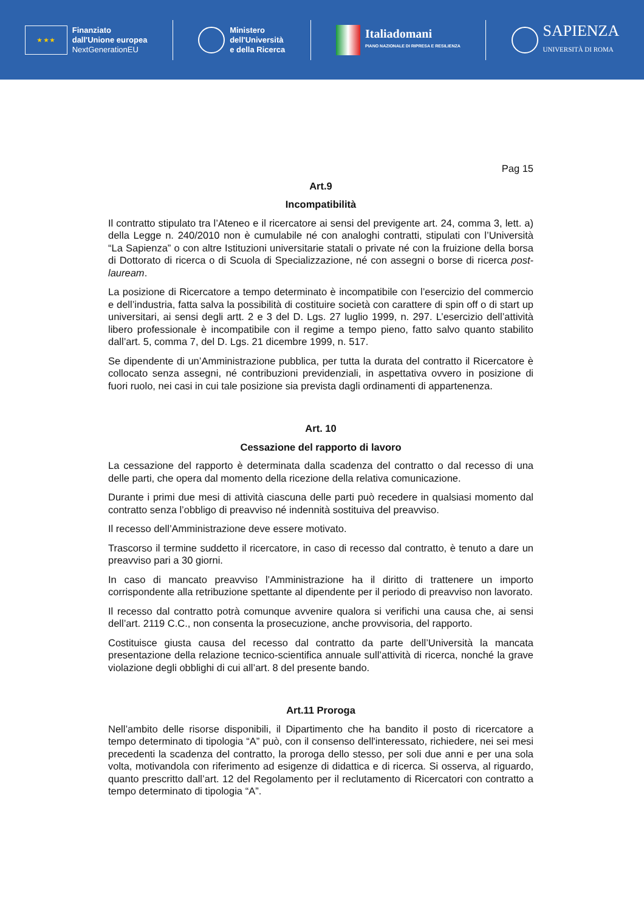★ ★ ★
Finanziato
dall'Unione europea
NextGenerationEU
Ministero
dell'Università
e della Ricerca
Italiadomani
PIANO NAZIONALE DI RIPRESA E RESILIENZA
SAPIENZA
UNIVERSITÀ DI ROMA
Pag 15
Art.9
Incompatibilità
Il contratto stipulato tra l’Ateneo e il ricercatore ai sensi del previgente art. 24, comma 3, lett. a) della Legge n. 240/2010 non è cumulabile né con analoghi contratti, stipulati con l’Università “La Sapienza” o con altre Istituzioni universitarie statali o private né con la fruizione della borsa di Dottorato di ricerca o di Scuola di Specializzazione, né con assegni o borse di ricerca post-lauream.
La posizione di Ricercatore a tempo determinato è incompatibile con l’esercizio del commercio e dell’industria, fatta salva la possibilità di costituire società con carattere di spin off o di start up universitari, ai sensi degli artt. 2 e 3 del D. Lgs. 27 luglio 1999, n. 297. L’esercizio dell’attività libero professionale è incompatibile con il regime a tempo pieno, fatto salvo quanto stabilito dall’art. 5, comma 7, del D. Lgs. 21 dicembre 1999, n. 517.
Se dipendente di un’Amministrazione pubblica, per tutta la durata del contratto il Ricercatore è collocato senza assegni, né contribuzioni previdenziali, in aspettativa ovvero in posizione di fuori ruolo, nei casi in cui tale posizione sia prevista dagli ordinamenti di appartenenza.
Art. 10
Cessazione del rapporto di lavoro
La cessazione del rapporto è determinata dalla scadenza del contratto o dal recesso di una delle parti, che opera dal momento della ricezione della relativa comunicazione.
Durante i primi due mesi di attività ciascuna delle parti può recedere in qualsiasi momento dal contratto senza l’obbligo di preavviso né indennità sostituiva del preavviso.
Il recesso dell’Amministrazione deve essere motivato.
Trascorso il termine suddetto il ricercatore, in caso di recesso dal contratto, è tenuto a dare un preavviso pari a 30 giorni.
In caso di mancato preavviso l’Amministrazione ha il diritto di trattenere un importo corrispondente alla retribuzione spettante al dipendente per il periodo di preavviso non lavorato.
Il recesso dal contratto potrà comunque avvenire qualora si verifichi una causa che, ai sensi dell’art. 2119 C.C., non consenta la prosecuzione, anche provvisoria, del rapporto.
Costituisce giusta causa del recesso dal contratto da parte dell’Università la mancata presentazione della relazione tecnico-scientifica annuale sull’attività di ricerca, nonché la grave violazione degli obblighi di cui all’art. 8 del presente bando.
Art.11 Proroga
Nell’ambito delle risorse disponibili, il Dipartimento che ha bandito il posto di ricercatore a tempo determinato di tipologia “A” può, con il consenso dell'interessato, richiedere, nei sei mesi precedenti la scadenza del contratto, la proroga dello stesso, per soli due anni e per una sola volta, motivandola con riferimento ad esigenze di didattica e di ricerca. Si osserva, al riguardo, quanto prescritto dall’art. 12 del Regolamento per il reclutamento di Ricercatori con contratto a tempo determinato di tipologia “A”.